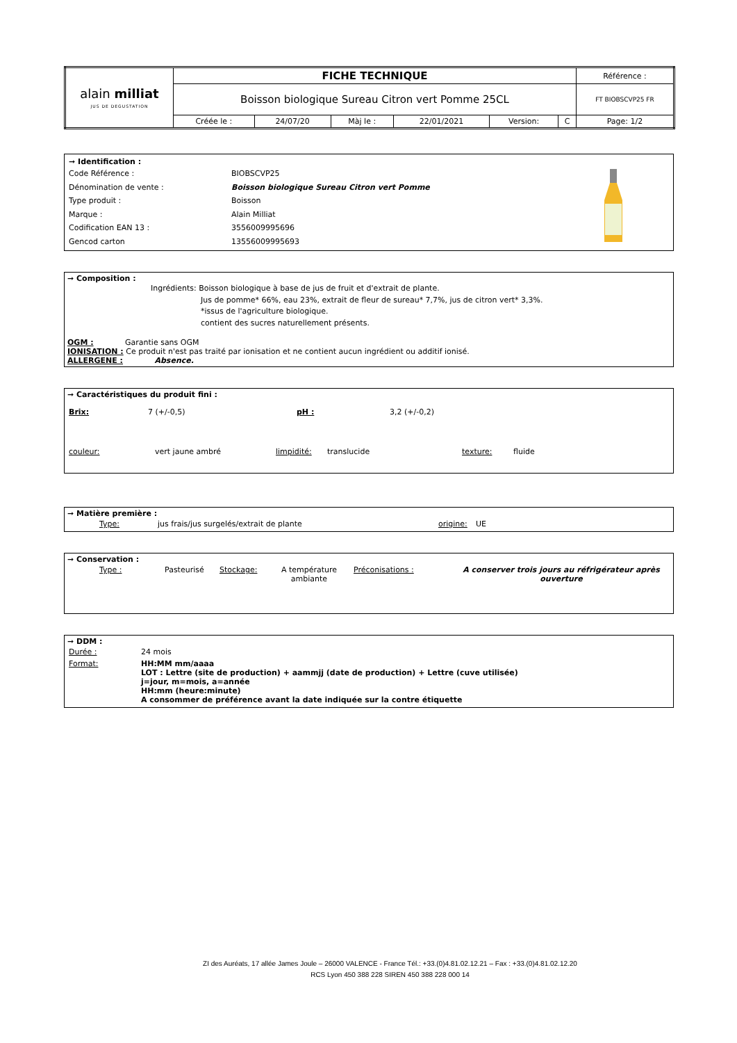| alain milliat JUS DE DEGUSTATION | FICHE TECHNIQUE | | | | | | Référence : |
| | Boisson biologique Sureau Citron vert Pomme 25CL | | | | | | FT BIOBSCVP25 FR |
| | Créée le : | 24/07/20 | Màj le : | 22/01/2021 | Version: | C | Page: 1/2 |
| ➞ Identification : | | |
| Code Référence : | BIOBSCVP25 | |
| Dénomination de vente : | Boisson biologique Sureau Citron vert Pomme | |
| Type produit : | Boisson | |
| Marque : | Alain Milliat | |
| Codification EAN 13 : | 3556009995696 | |
| Gencod carton | 13556009995693 | |
➞ Composition :
Ingrédients: Boisson biologique à base de jus de fruit et d'extrait de plante.
Jus de pomme* 66%, eau 23%, extrait de fleur de sureau* 7,7%, jus de citron vert* 3,3%.
*issus de l'agriculture biologique.
contient des sucres naturellement présents.
OGM : Garantie sans OGM
IONISATION : Ce produit n'est pas traité par ionisation et ne contient aucun ingrédient ou additif ionisé.
ALLERGENE : Absence.
➞ Caractéristiques du produit fini :
| Brix: | 7 (+/-0,5) | pH : | 3,2 (+/-0,2) |
| couleur: | vert jaune ambré | limpidité: | translucide | texture: | fluide |
➞ Matière première :
| | Type: | jus frais/jus surgelés/extrait de plante | origine: | UE |
➞ Conservation :
| | Type : | Pasteurisé | Stockage: | A température ambiante | Préconisations : | A conserver trois jours au réfrigérateur après ouverture |
➞ DDM :
| Durée : | 24 mois |
| Format: | HH:MM mm/aaaa LOT : Lettre (site de production) + aammjj (date de production) + Lettre (cuve utilisée) j=jour, m=mois, a=année HH:mm (heure:minute) A consommer de préférence avant la date indiquée sur la contre étiquette |
ZI des Auréats, 17 allée James Joule – 26000 VALENCE - France Tél.: +33.(0)4.81.02.12.21 – Fax : +33.(0)4.81.02.12.20
RCS Lyon 450 388 228 SIREN 450 388 228 000 14